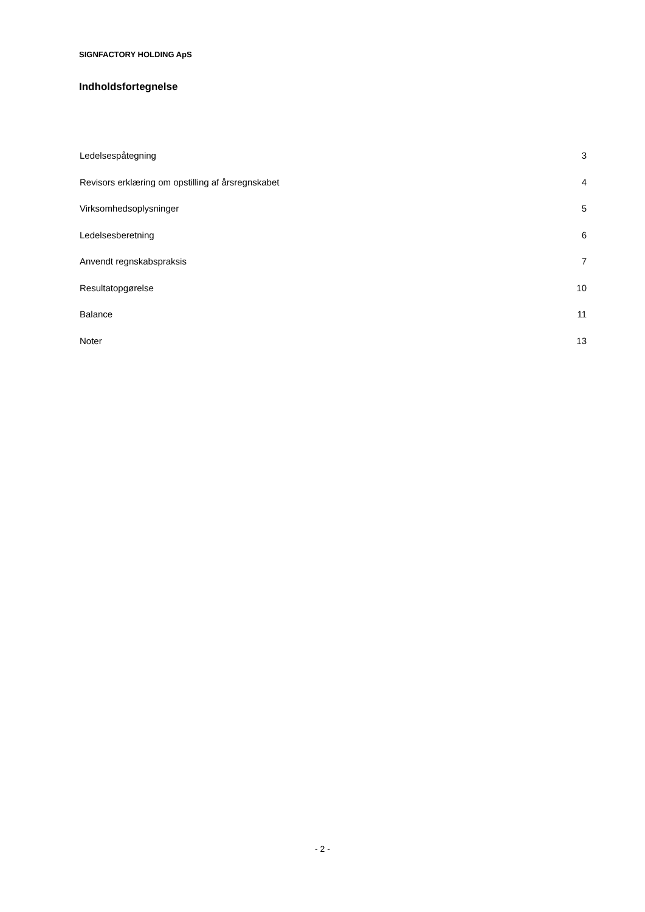SIGNFACTORY HOLDING ApS
Indholdsfortegnelse
Ledelsespåtegning 3
Revisors erklæring om opstilling af årsregnskabet 4
Virksomhedsoplysninger 5
Ledelsesberetning 6
Anvendt regnskabspraksis 7
Resultatopgørelse 10
Balance 11
Noter 13
- 2 -